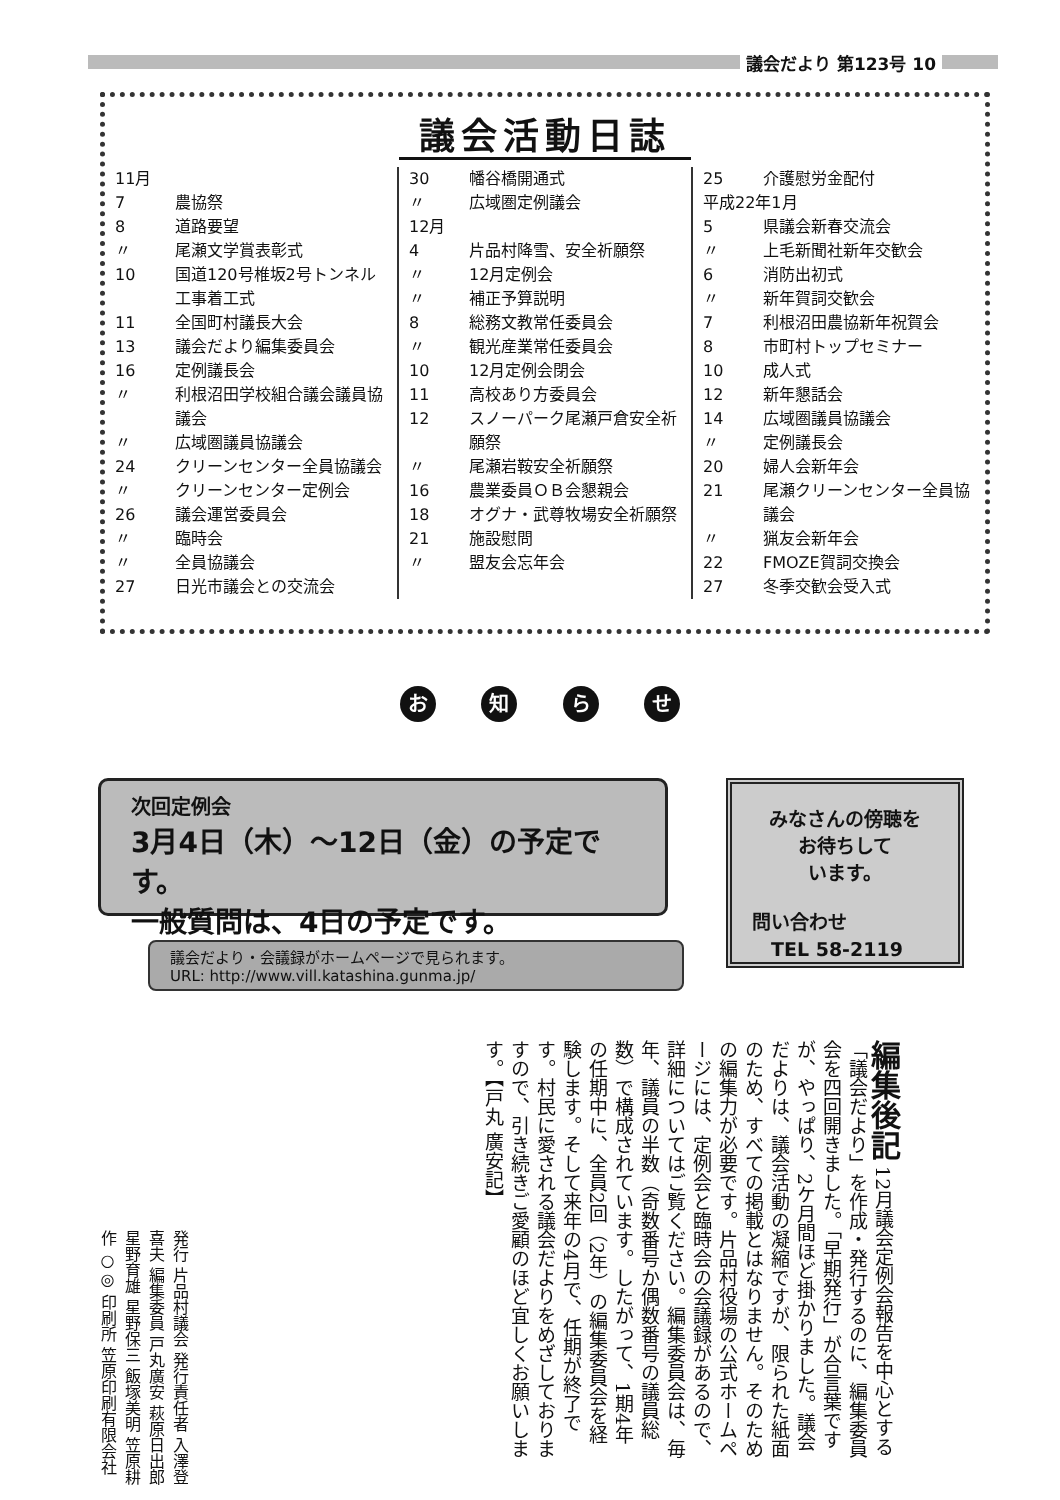議会だより 第123号 10
議会活動日誌
| 11月 | |
| 7 | 農協祭 |
| 8 | 道路要望 |
| 〃 | 尾瀬文学賞表彰式 |
| 10 | 国道120号椎坂2号トンネル工事着工式 |
| 11 | 全国町村議長大会 |
| 13 | 議会だより編集委員会 |
| 16 | 定例議長会 |
| 〃 | 利根沼田学校組合議会議員協議会 |
| 〃 | 広域圏議員協議会 |
| 24 | クリーンセンター全員協議会 |
| 〃 | クリーンセンター定例会 |
| 26 | 議会運営委員会 |
| 〃 | 臨時会 |
| 〃 | 全員協議会 |
| 27 | 日光市議会との交流会 |
| 30 | 幡谷橋開通式 |
| 〃 | 広域圏定例議会 |
| 12月 | |
| 4 | 片品村降雪、安全祈願祭 |
| 〃 | 12月定例会 |
| 〃 | 補正予算説明 |
| 8 | 総務文教常任委員会 |
| 〃 | 観光産業常任委員会 |
| 10 | 12月定例会閉会 |
| 11 | 高校あり方委員会 |
| 12 | スノーパーク尾瀬戸倉安全祈願祭 |
| 〃 | 尾瀬岩鞍安全祈願祭 |
| 16 | 農業委員ＯＢ会懇親会 |
| 18 | オグナ・武尊牧場安全祈願祭 |
| 21 | 施設慰問 |
| 〃 | 盟友会忘年会 |
| 25 | 介護慰労金配付 |
| 平成22年1月 | |
| 5 | 県議会新春交流会 |
| 〃 | 上毛新聞社新年交歓会 |
| 6 | 消防出初式 |
| 〃 | 新年賀詞交歓会 |
| 7 | 利根沼田農協新年祝賀会 |
| 8 | 市町村トップセミナー |
| 10 | 成人式 |
| 12 | 新年懇話会 |
| 14 | 広域圏議員協議会 |
| 〃 | 定例議長会 |
| 20 | 婦人会新年会 |
| 21 | 尾瀬クリーンセンター全員協議会 |
| 〃 | 猟友会新年会 |
| 22 | FMOZE賀詞交換会 |
| 27 | 冬季交歓会受入式 |
お 知 ら せ
次回定例会
3月4日（木）～12日（金）の予定です。
一般質問は、4日の予定です。
みなさんの傍聴を
お待ちして
います。
問い合わせ
　TEL 58-2119
議会だより・会議録がホームページで見られます。
URL: http://www.vill.katashina.gunma.jp/
編集後記 12月議会定例会報告を中心とする「議会だより」を作成・発行するのに、編集委員会を四回開きました。「早期発行」が合言葉ですが、やっぱり、2ケ月間ほど掛かりました。議会だよりは、議会活動の凝縮ですが、限られた紙面のため、すべての掲載とはなりません。そのための編集力が必要です。片品村役場の公式ホームページには、定例会と臨時会の会議録があるので、詳細についてはご覧ください。編集委員会は、毎年、議員の半数（奇数番号か偶数番号の議員総数）で構成されています。したがって、1期4年の任期中に、全員2回（2年）の編集委員会を経験します。そして来年の4月で、任期が終了です。村民に愛される議会だよりをめざしておりますので、引き続きご愛顧のほど宜しくお願いします。【戸丸 廣安記】
発行 片品村議会 発行責任者 入澤登喜夫 編集委員 戸丸廣安 萩原日出郎 星野育雄 星野保三 飯塚美明 笠原耕作 ○◎ 印刷所 笠原印刷有限会社